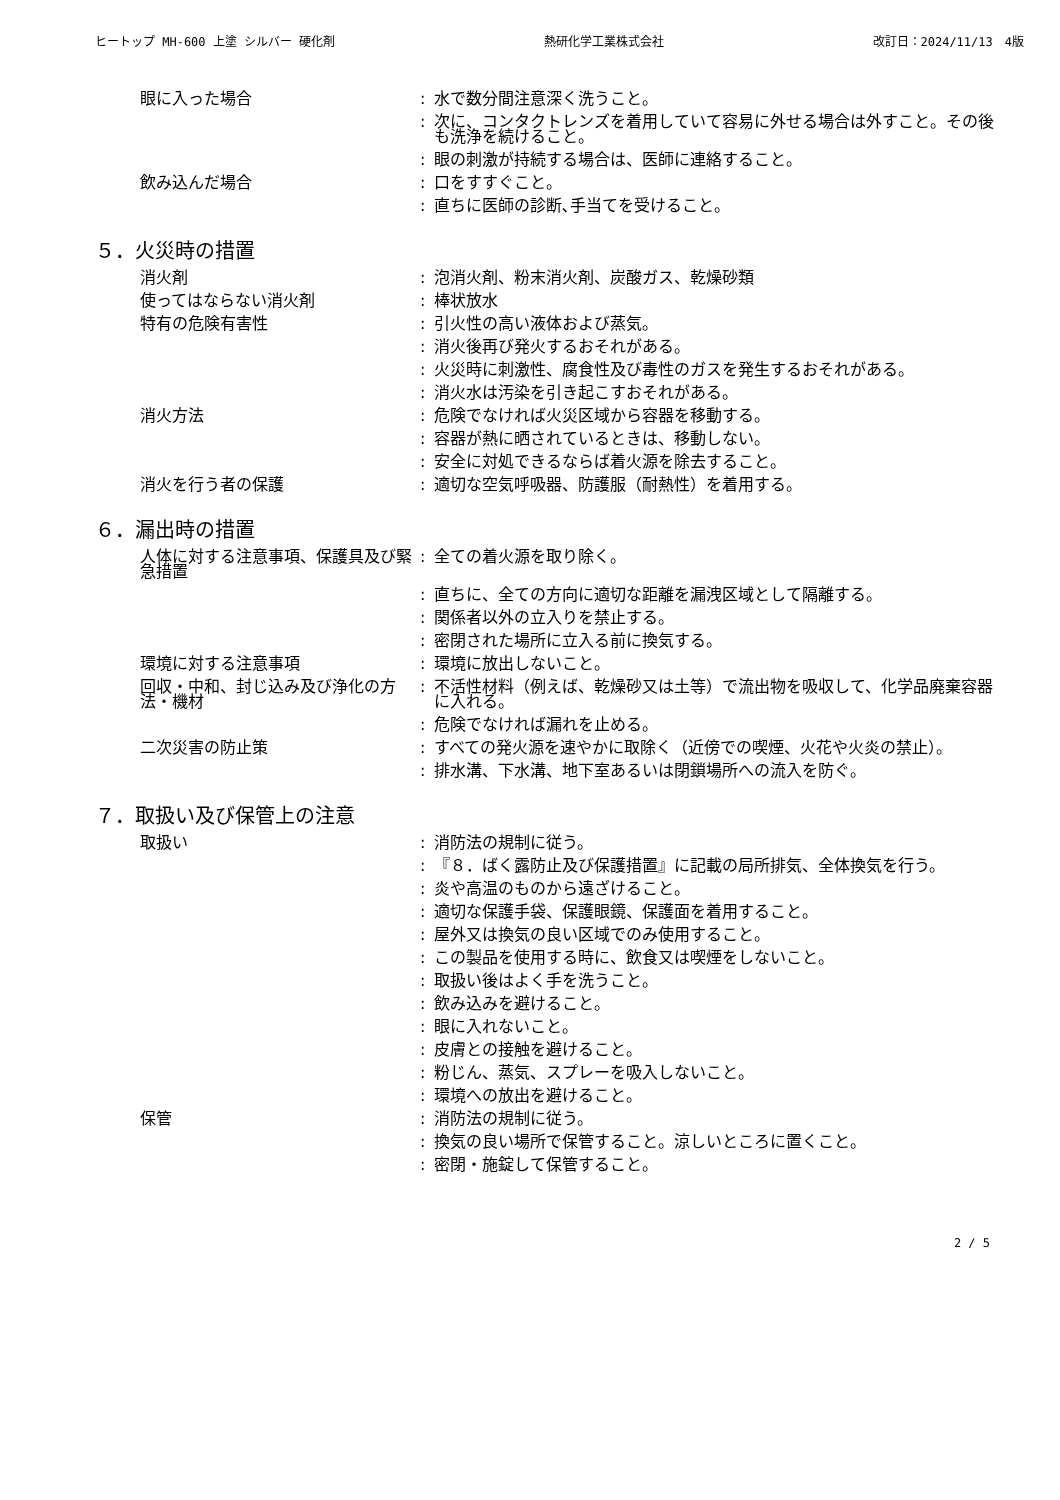ヒートップ MH-600 上塗 シルバー 硬化剤 熱研化学工業株式会社 改訂日：2024/11/13　4版
| 眼に入った場合 | : | 水で数分間注意深く洗うこと。 |
| | : | 次に、コンタクトレンズを着用していて容易に外せる場合は外すこと。その後も洗浄を続けること。 |
| | : | 眼の刺激が持続する場合は、医師に連絡すること。 |
| 飲み込んだ場合 | : | 口をすすぐこと。 |
| | : | 直ちに医師の診断､手当てを受けること。 |
５．火災時の措置
| 消火剤 | : | 泡消火剤、粉末消火剤、炭酸ガス、乾燥砂類 |
| 使ってはならない消火剤 | : | 棒状放水 |
| 特有の危険有害性 | : | 引火性の高い液体および蒸気。 |
| | : | 消火後再び発火するおそれがある。 |
| | : | 火災時に刺激性、腐食性及び毒性のガスを発生するおそれがある。 |
| | : | 消火水は汚染を引き起こすおそれがある。 |
| 消火方法 | : | 危険でなければ火災区域から容器を移動する。 |
| | : | 容器が熱に晒されているときは、移動しない。 |
| | : | 安全に対処できるならば着火源を除去すること。 |
| 消火を行う者の保護 | : | 適切な空気呼吸器、防護服（耐熱性）を着用する。 |
６．漏出時の措置
| 人体に対する注意事項、保護具及び緊急措置 | : | 全ての着火源を取り除く。 |
| | : | 直ちに、全ての方向に適切な距離を漏洩区域として隔離する。 |
| | : | 関係者以外の立入りを禁止する。 |
| | : | 密閉された場所に立入る前に換気する。 |
| 環境に対する注意事項 | : | 環境に放出しないこと。 |
| 回収・中和、封じ込み及び浄化の方法・機材 | : | 不活性材料（例えば、乾燥砂又は土等）で流出物を吸収して、化学品廃棄容器に入れる。 |
| | : | 危険でなければ漏れを止める。 |
| 二次災害の防止策 | : | すべての発火源を速やかに取除く（近傍での喫煙、火花や火炎の禁止）。 |
| | : | 排水溝、下水溝、地下室あるいは閉鎖場所への流入を防ぐ。 |
７．取扱い及び保管上の注意
| 取扱い | : | 消防法の規制に従う。 |
| | : | 『８．ばく露防止及び保護措置』に記載の局所排気、全体換気を行う。 |
| | : | 炎や高温のものから遠ざけること。 |
| | : | 適切な保護手袋、保護眼鏡、保護面を着用すること。 |
| | : | 屋外又は換気の良い区域でのみ使用すること。 |
| | : | この製品を使用する時に、飲食又は喫煙をしないこと。 |
| | : | 取扱い後はよく手を洗うこと。 |
| | : | 飲み込みを避けること。 |
| | : | 眼に入れないこと。 |
| | : | 皮膚との接触を避けること。 |
| | : | 粉じん、蒸気、スプレーを吸入しないこと。 |
| | : | 環境への放出を避けること。 |
| 保管 | : | 消防法の規制に従う。 |
| | : | 換気の良い場所で保管すること。涼しいところに置くこと。 |
| | : | 密閉・施錠して保管すること。 |
2 / 5